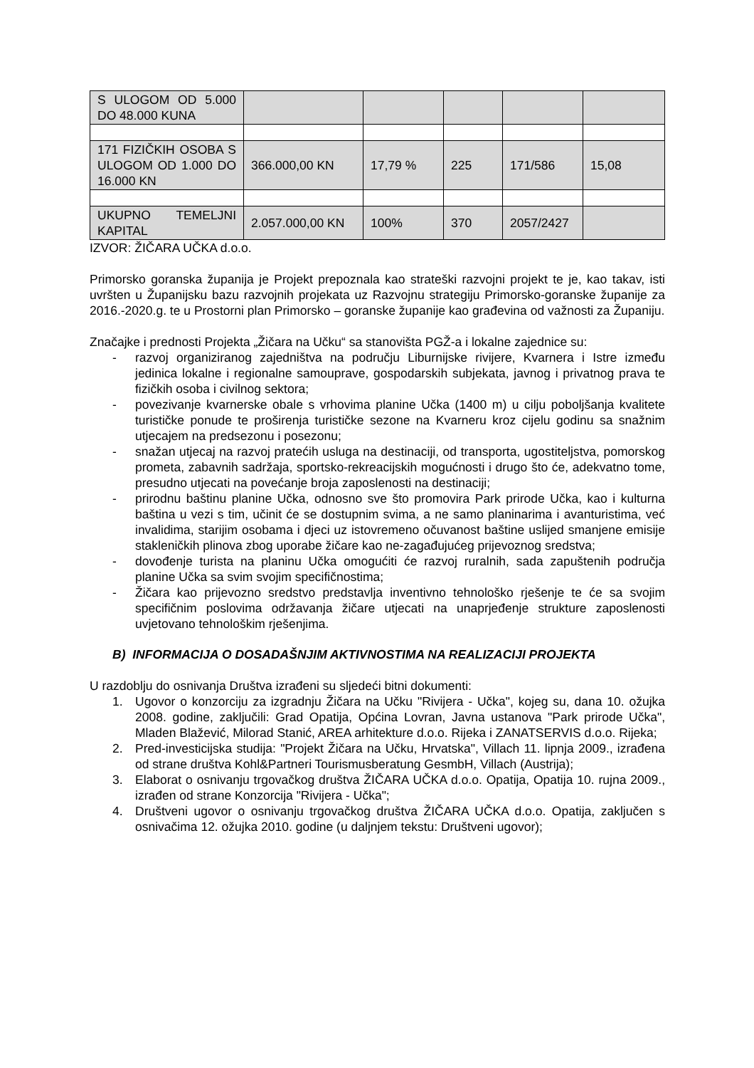| S ULOGOM OD 5.000 DO 48.000 KUNA | | | | | |
| 171 FIZIČKIH OSOBA S ULOGOM OD 1.000 DO 16.000 KN | 366.000,00 KN | 17,79 % | 225 | 171/586 | 15,08 |
| UKUPNO TEMELJNI KAPITAL | 2.057.000,00 KN | 100% | 370 | 2057/2427 | |
IZVOR: ŽIČARA UČKA d.o.o.
Primorsko goranska županija je Projekt prepoznala kao strateški razvojni projekt te je, kao takav, isti uvršten u Županijsku bazu razvojnih projekata uz Razvojnu strategiju Primorsko-goranske županije za 2016.-2020.g. te u Prostorni plan Primorsko – goranske županije kao građevina od važnosti za Županiju.
Značajke i prednosti Projekta „Žičara na Učku“ sa stanovišta PGŽ-a i lokalne zajednice su:
- razvoj organiziranog zajedništva na području Liburnijske rivijere, Kvarnera i Istre između jedinica lokalne i regionalne samouprave, gospodarskih subjekata, javnog i privatnog prava te fizičkih osoba i civilnog sektora;
- povezivanje kvarnerske obale s vrhovima planine Učka (1400 m) u cilju poboljšanja kvalitete turističke ponude te proširenja turističke sezone na Kvarneru kroz cijelu godinu sa snažnim utjecajem na predsezonu i posezonu;
- snažan utjecaj na razvoj pratećih usluga na destinaciji, od transporta, ugostiteljstva, pomorskog prometa, zabavnih sadržaja, sportsko-rekreacijskih mogućnosti i drugo što će, adekvatno tome, presudno utjecati na povećanje broja zaposlenosti na destinaciji;
- prirodnu baštinu planine Učka, odnosno sve što promovira Park prirode Učka, kao i kulturna baština u vezi s tim, učinit će se dostupnim svima, a ne samo planinarima i avanturistima, već invalidima, starijim osobama i djeci uz istovremeno očuvanost baštine uslijed smanjene emisije stakleničkih plinova zbog uporabe žičare kao ne-zagađujućeg prijevoznog sredstva;
- dovođenje turista na planinu Učka omogućiti će razvoj ruralnih, sada zapuštenih područja planine Učka sa svim svojim specifičnostima;
- Žičara kao prijevozno sredstvo predstavlja inventivno tehnološko rješenje te će sa svojim specifičnim poslovima održavanja žičare utjecati na unaprjeđenje strukture zaposlenosti uvjetovano tehnološkim rješenjima.
B) INFORMACIJA O DOSADAŠNJIM AKTIVNOSTIMA NA REALIZACIJI PROJEKTA
U razdoblju do osnivanja Društva izrađeni su sljedeći bitni dokumenti:
1. Ugovor o konzorciju za izgradnju Žičara na Učku "Rivijera - Učka", kojeg su, dana 10. ožujka 2008. godine, zaključili: Grad Opatija, Općina Lovran, Javna ustanova "Park prirode Učka", Mladen Blažević, Milorad Stanić, AREA arhitekture d.o.o. Rijeka i ZANATSERVIS d.o.o. Rijeka;
2. Pred-investicijska studija: "Projekt Žičara na Učku, Hrvatska", Villach 11. lipnja 2009., izrađena od strane društva Kohl&Partneri Tourismusberatung GesmbH, Villach (Austrija);
3. Elaborat o osnivanju trgovačkog društva ŽIČARA UČKA d.o.o. Opatija, Opatija 10. rujna 2009., izrađen od strane Konzorcija "Rivijera - Učka";
4. Društveni ugovor o osnivanju trgovačkog društva ŽIČARA UČKA d.o.o. Opatija, zaključen s osnivačima 12. ožujka 2010. godine (u daljnjem tekstu: Društveni ugovor);